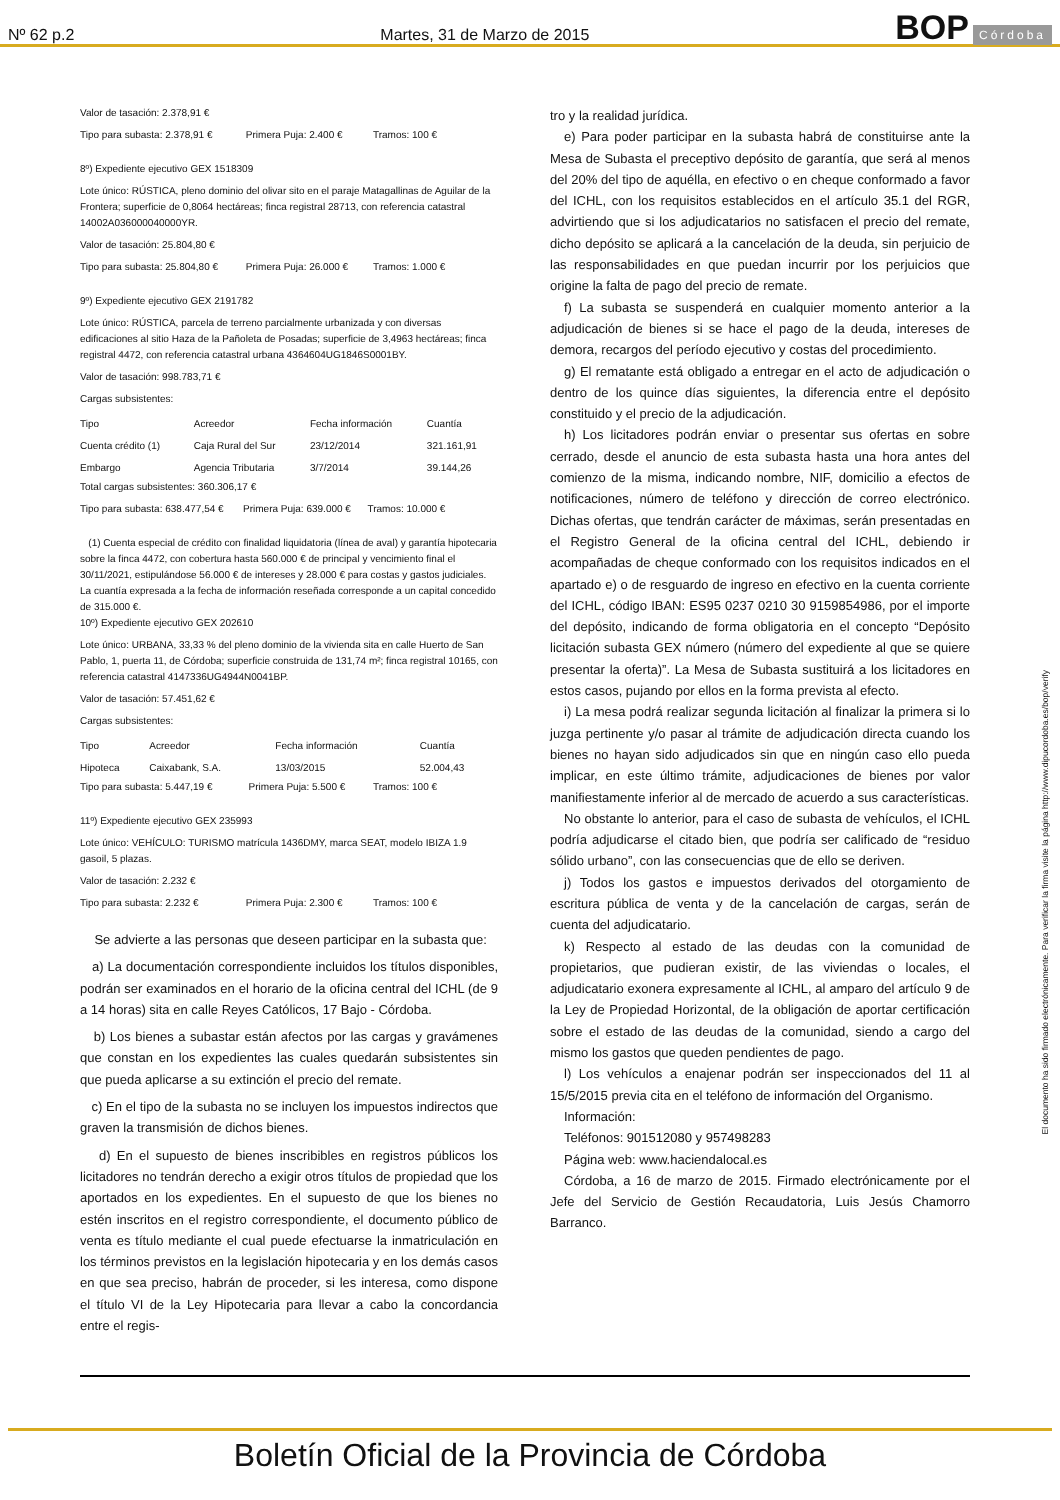Nº 62 p.2 Martes, 31 de Marzo de 2015 BOP Córdoba
Valor de tasación: 2.378,91 €
Tipo para subasta: 2.378,91 € Primera Puja: 2.400 € Tramos: 100 €
8º) Expediente ejecutivo GEX 1518309
Lote único: RÚSTICA, pleno dominio del olivar sito en el paraje Matagallinas de Aguilar de la Frontera; superficie de 0,8064 hectáreas; finca registral 28713, con referencia catastral 14002A036000040000YR.
Valor de tasación: 25.804,80 €
Tipo para subasta: 25.804,80 € Primera Puja: 26.000 € Tramos: 1.000 €
9º) Expediente ejecutivo GEX 2191782
Lote único: RÚSTICA, parcela de terreno parcialmente urbanizada y con diversas edificaciones al sitio Haza de la Pañoleta de Posadas; superficie de 3,4963 hectáreas; finca registral 4472, con referencia catastral urbana 4364604UG1846S0001BY.
Valor de tasación: 998.783,71 €
Cargas subsistentes:
| Tipo | Acreedor | Fecha información | Cuantía |
| --- | --- | --- | --- |
| Cuenta crédito (1) | Caja Rural del Sur | 23/12/2014 | 321.161,91 |
| Embargo | Agencia Tributaria | 3/7/2014 | 39.144,26 |
Total cargas subsistentes: 360.306,17 €
Tipo para subasta: 638.477,54 € Primera Puja: 639.000 € Tramos: 10.000 €
(1) Cuenta especial de crédito con finalidad liquidatoria (línea de aval) y garantía hipotecaria sobre la finca 4472, con cobertura hasta 560.000 € de principal y vencimiento final el 30/11/2021, estipulándose 56.000 € de intereses y 28.000 € para costas y gastos judiciales. La cuantía expresada a la fecha de información reseñada corresponde a un capital concedido de 315.000 €.
10º) Expediente ejecutivo GEX 202610
Lote único: URBANA, 33,33 % del pleno dominio de la vivienda sita en calle Huerto de San Pablo, 1, puerta 11, de Córdoba; superficie construida de 131,74 m²; finca registral 10165, con referencia catastral 4147336UG4944N0041BP.
Valor de tasación: 57.451,62 €
Cargas subsistentes:
| Tipo | Acreedor | Fecha información | Cuantía |
| --- | --- | --- | --- |
| Hipoteca | Caixabank, S.A. | 13/03/2015 | 52.004,43 |
Tipo para subasta: 5.447,19 € Primera Puja: 5.500 € Tramos: 100 €
11º) Expediente ejecutivo GEX 235993
Lote único: VEHÍCULO: TURISMO matrícula 1436DMY, marca SEAT, modelo IBIZA 1.9 gasoil, 5 plazas.
Valor de tasación: 2.232 €
Tipo para subasta: 2.232 € Primera Puja: 2.300 € Tramos: 100 €
Se advierte a las personas que deseen participar en la subasta que:
a) La documentación correspondiente incluidos los títulos disponibles, podrán ser examinados en el horario de la oficina central del ICHL (de 9 a 14 horas) sita en calle Reyes Católicos, 17 Bajo - Córdoba.
b) Los bienes a subastar están afectos por las cargas y gravámenes que constan en los expedientes las cuales quedarán subsistentes sin que pueda aplicarse a su extinción el precio del remate.
c) En el tipo de la subasta no se incluyen los impuestos indirectos que graven la transmisión de dichos bienes.
d) En el supuesto de bienes inscribibles en registros públicos los licitadores no tendrán derecho a exigir otros títulos de propiedad que los aportados en los expedientes. En el supuesto de que los bienes no estén inscritos en el registro correspondiente, el documento público de venta es título mediante el cual puede efectuarse la inmatriculación en los términos previstos en la legislación hipotecaria y en los demás casos en que sea preciso, habrán de proceder, si les interesa, como dispone el título VI de la Ley Hipotecaria para llevar a cabo la concordancia entre el regis-
tro y la realidad jurídica.
e) Para poder participar en la subasta habrá de constituirse ante la Mesa de Subasta el preceptivo depósito de garantía, que será al menos del 20% del tipo de aquélla, en efectivo o en cheque conformado a favor del ICHL, con los requisitos establecidos en el artículo 35.1 del RGR, advirtiendo que si los adjudicatarios no satisfacen el precio del remate, dicho depósito se aplicará a la cancelación de la deuda, sin perjuicio de las responsabilidades en que puedan incurrir por los perjuicios que origine la falta de pago del precio de remate.
f) La subasta se suspenderá en cualquier momento anterior a la adjudicación de bienes si se hace el pago de la deuda, intereses de demora, recargos del período ejecutivo y costas del procedimiento.
g) El rematante está obligado a entregar en el acto de adjudicación o dentro de los quince días siguientes, la diferencia entre el depósito constituido y el precio de la adjudicación.
h) Los licitadores podrán enviar o presentar sus ofertas en sobre cerrado, desde el anuncio de esta subasta hasta una hora antes del comienzo de la misma, indicando nombre, NIF, domicilio a efectos de notificaciones, número de teléfono y dirección de correo electrónico. Dichas ofertas, que tendrán carácter de máximas, serán presentadas en el Registro General de la oficina central del ICHL, debiendo ir acompañadas de cheque conformado con los requisitos indicados en el apartado e) o de resguardo de ingreso en efectivo en la cuenta corriente del ICHL, código IBAN: ES95 0237 0210 30 9159854986, por el importe del depósito, indicando de forma obligatoria en el concepto “Depósito licitación subasta GEX número (número del expediente al que se quiere presentar la oferta)”. La Mesa de Subasta sustituirá a los licitadores en estos casos, pujando por ellos en la forma prevista al efecto.
i) La mesa podrá realizar segunda licitación al finalizar la primera si lo juzga pertinente y/o pasar al trámite de adjudicación directa cuando los bienes no hayan sido adjudicados sin que en ningún caso ello pueda implicar, en este último trámite, adjudicaciones de bienes por valor manifiestamente inferior al de mercado de acuerdo a sus características.
No obstante lo anterior, para el caso de subasta de vehículos, el ICHL podría adjudicarse el citado bien, que podría ser calificado de “residuo sólido urbano”, con las consecuencias que de ello se deriven.
j) Todos los gastos e impuestos derivados del otorgamiento de escritura pública de venta y de la cancelación de cargas, serán de cuenta del adjudicatario.
k) Respecto al estado de las deudas con la comunidad de propietarios, que pudieran existir, de las viviendas o locales, el adjudicatario exonera expresamente al ICHL, al amparo del artículo 9 de la Ley de Propiedad Horizontal, de la obligación de aportar certificación sobre el estado de las deudas de la comunidad, siendo a cargo del mismo los gastos que queden pendientes de pago.
l) Los vehículos a enajenar podrán ser inspeccionados del 11 al 15/5/2015 previa cita en el teléfono de información del Organismo.
Información:
Teléfonos: 901512080 y 957498283
Página web: www.haciendalocal.es
Córdoba, a 16 de marzo de 2015. Firmado electrónicamente por el Jefe del Servicio de Gestión Recaudatoria, Luis Jesús Chamorro Barranco.
El documento ha sido firmado electrónicamente. Para verificar la firma visite la página http://www.dipucordoba.es/bop/verify
Boletín Oficial de la Provincia de Córdoba